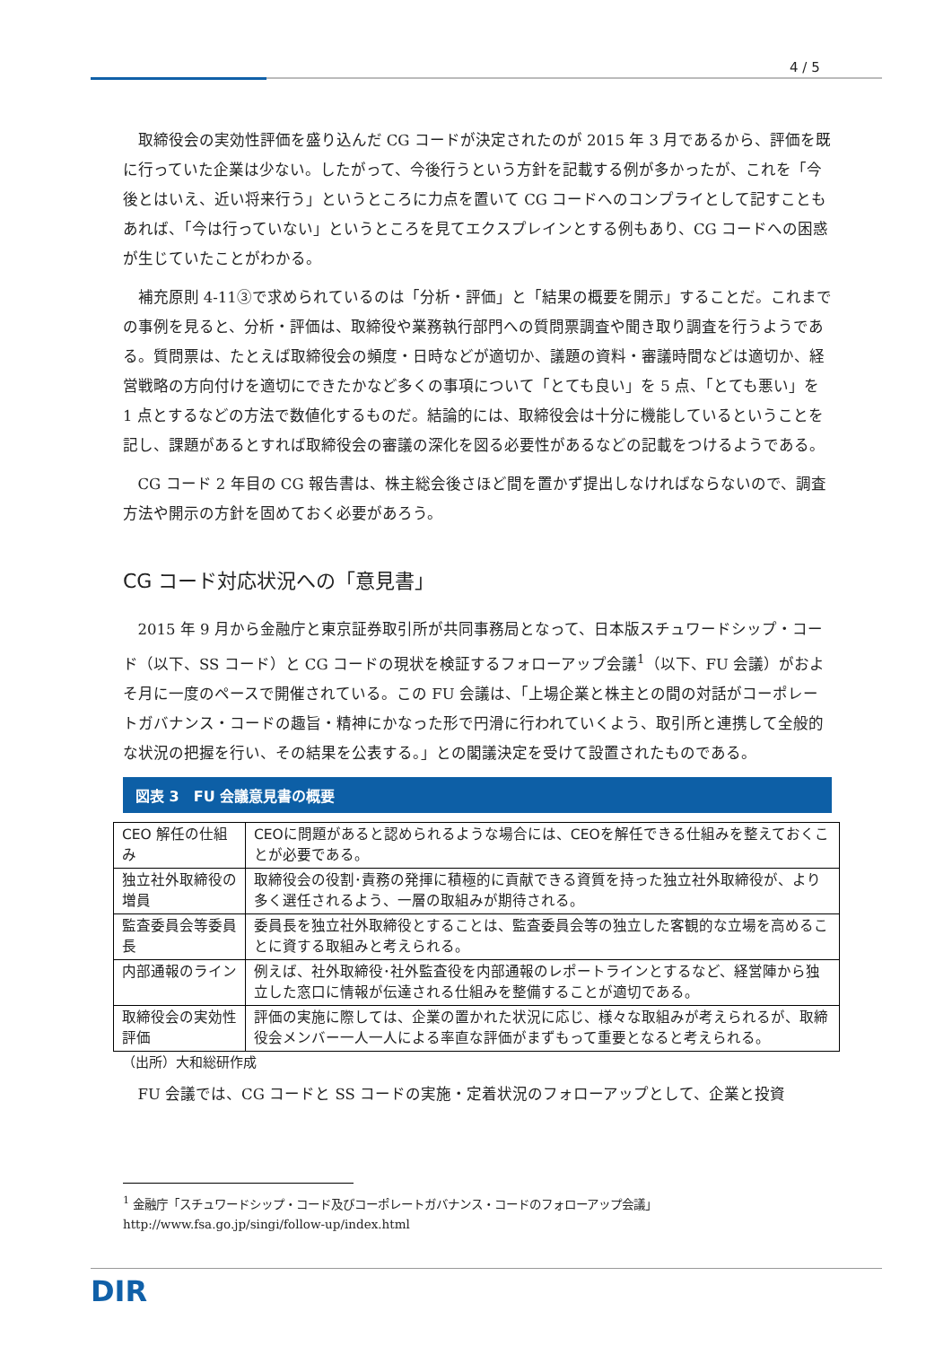4 / 5
取締役会の実効性評価を盛り込んだ CG コードが決定されたのが 2015 年 3 月であるから、評価を既に行っていた企業は少ない。したがって、今後行うという方針を記載する例が多かったが、これを「今後とはいえ、近い将来行う」というところに力点を置いて CG コードへのコンプライとして記すこともあれば、「今は行っていない」というところを見てエクスプレインとする例もあり、CG コードへの困惑が生じていたことがわかる。
補充原則 4-11③で求められているのは「分析・評価」と「結果の概要を開示」することだ。これまでの事例を見ると、分析・評価は、取締役や業務執行部門への質問票調査や聞き取り調査を行うようである。質問票は、たとえば取締役会の頻度・日時などが適切か、議題の資料・審議時間などは適切か、経営戦略の方向付けを適切にできたかなど多くの事項について「とても良い」を 5 点、「とても悪い」を 1 点とするなどの方法で数値化するものだ。結論的には、取締役会は十分に機能しているということを記し、課題があるとすれば取締役会の審議の深化を図る必要性があるなどの記載をつけるようである。
CG コード 2 年目の CG 報告書は、株主総会後さほど間を置かず提出しなければならないので、調査方法や開示の方針を固めておく必要があろう。
CG コード対応状況への「意見書」
2015 年 9 月から金融庁と東京証券取引所が共同事務局となって、日本版スチュワードシップ・コード（以下、SS コード）と CG コードの現状を検証するフォローアップ会議<sup>1</sup>（以下、FU 会議）がおよそ月に一度のペースで開催されている。この FU 会議は、「上場企業と株主との間の対話がコーポレートガバナンス・コードの趣旨・精神にかなった形で円滑に行われていくよう、取引所と連携して全般的な状況の把握を行い、その結果を公表する。」との閣議決定を受けて設置されたものである。
図表 3　FU 会議意見書の概要
| CEO 解任の仕組み | CEOに問題があると認められるような場合には、CEOを解任できる仕組みを整えておくことが必要である。 |
| 独立社外取締役の増員 | 取締役会の役割･責務の発揮に積極的に貢献できる資質を持った独立社外取締役が、より多く選任されるよう、一層の取組みが期待される。 |
| 監査委員会等委員長 | 委員長を独立社外取締役とすることは、監査委員会等の独立した客観的な立場を高めることに資する取組みと考えられる。 |
| 内部通報のライン | 例えば、社外取締役･社外監査役を内部通報のレポートラインとするなど、経営陣から独立した窓口に情報が伝達される仕組みを整備することが適切である。 |
| 取締役会の実効性評価 | 評価の実施に際しては、企業の置かれた状況に応じ、様々な取組みが考えられるが、取締役会メンバー一人一人による率直な評価がまずもって重要となると考えられる。 |
（出所）大和総研作成
FU 会議では、CG コードと SS コードの実施・定着状況のフォローアップとして、企業と投資
<sup>1</sup> 金融庁「スチュワードシップ・コード及びコーポレートガバナンス・コードのフォローアップ会議」
http://www.fsa.go.jp/singi/follow-up/index.html
DIR